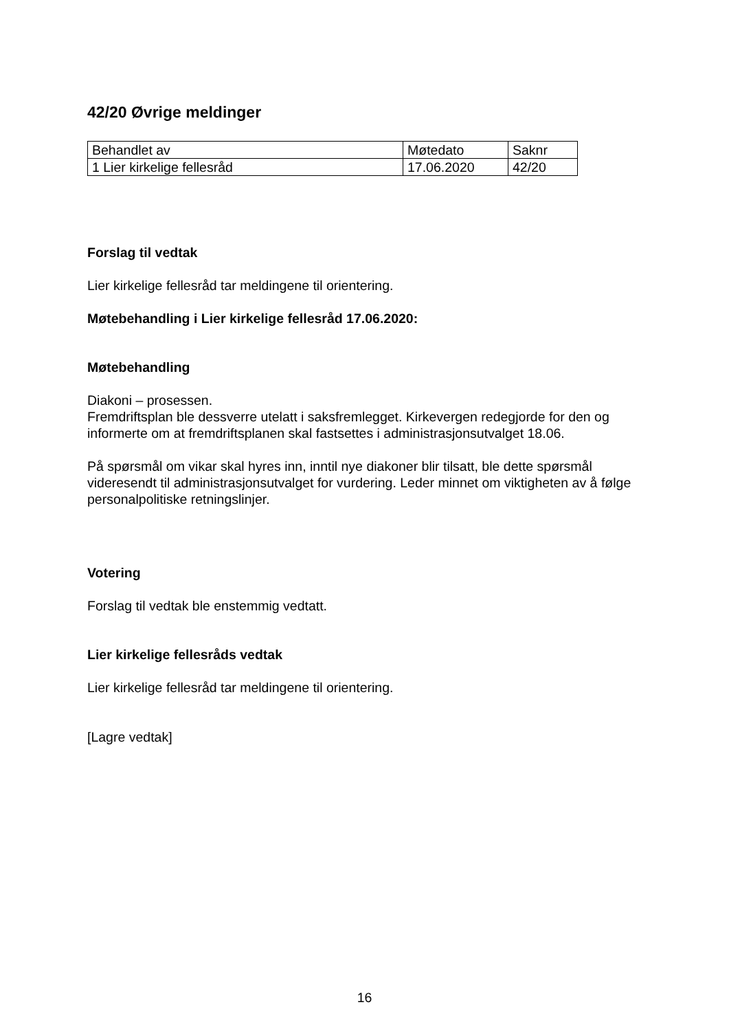42/20 Øvrige meldinger
| Behandlet av | Møtedato | Saknr |
| 1 Lier kirkelige fellesråd | 17.06.2020 | 42/20 |
Forslag til vedtak
Lier kirkelige fellesråd tar meldingene til orientering.
Møtebehandling i Lier kirkelige fellesråd 17.06.2020:
Møtebehandling
Diakoni – prosessen.
Fremdriftsplan ble dessverre utelatt i saksfremlegget. Kirkevergen redegjorde for den og informerte om at fremdriftsplanen skal fastsettes i administrasjonsutvalget 18.06.
På spørsmål om vikar skal hyres inn, inntil nye diakoner blir tilsatt, ble dette spørsmål videresendt til administrasjonsutvalget for vurdering. Leder minnet om viktigheten av å følge personalpolitiske retningslinjer.
Votering
Forslag til vedtak ble enstemmig vedtatt.
Lier kirkelige fellesråds vedtak
Lier kirkelige fellesråd tar meldingene til orientering.
[Lagre vedtak]
16